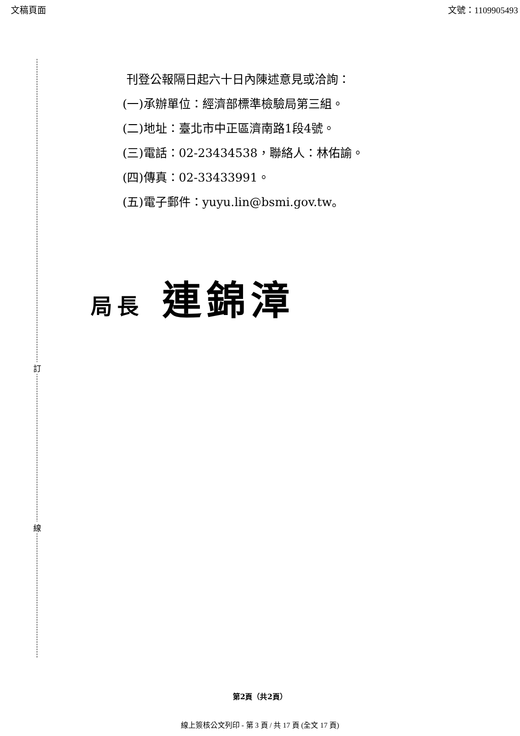文稿頁面 文號：1109905493
訂
線
刊登公報隔日起六十日內陳述意見或洽詢：
(一)承辦單位：經濟部標準檢驗局第三組。
(二)地址：臺北市中正區濟南路1段4號。
(三)電話：02-23434538，聯絡人：林佑諭。
(四)傳真：02-33433991。
(五)電子郵件：yuyu.lin@bsmi.gov.tw。
局長 連錦漳
第2頁（共2頁）
線上簽核公文列印 - 第 3 頁 / 共 17 頁 (全文 17 頁)